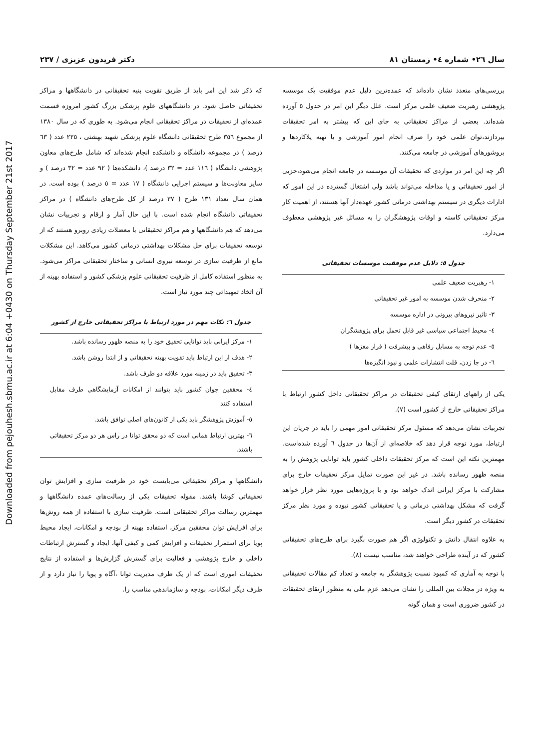Downloaded from pejouhesh.sbmu.ac.ir at 6:04 +0430 on Thursday September 21st 2017
سال ٢٦• شماره ٤• زمستان ٨١ دکتر فریدون عزیزی / ٢٣٧
بررسی‌های متعدد نشان داده‌اند که عمده‌ترین دلیل عدم موفقیت یک موسسه پژوهشی رهبریت ضعیف علمی مرکز است. علل دیگر این امر در جدول ٥ آورده شده‌اند. بعضی از مراکز تحقیقاتی به جای این که بیشتر به امر تحقیقات بپردازند،توان علمی خود را صرف انجام امور آموزشی و یا تهیه پلاکاردها و بروشورهای آموزشی در جامعه می‌کنند.
اگر چه این امر در مواردی که تحقیقات آن موسسه در جامعه انجام می‌شود،جزیی از امور تحقیقاتی و یا مداخله می‌تواند باشد ولی اشتغال گسترده در این امور که ادارات دیگری در سیستم بهداشتی درمانی کشور عهده‌دار آنها هستند، از اهمیت کار مرکز تحقیقاتی کاسته و اوقات پژوهشگران را به مسائل غیر پژوهشی معطوف می‌دارد.
جدول ٥: دلایل عدم موفقیت موسسات تحقیقاتی
| ١- رهبریت ضعیف علمی |
| ٢- منحرف شدن موسسه به امور غیر تحقیقاتی |
| ٣- تاثیر نیروهای بیرونی در اداره موسسه |
| ٤- محیط اجتماعی سیاسی غیر قابل تحمل برای پژوهشگران |
| ٥- عدم توجه به مسایل رفاهی و پیشرفت ( فرار مغزها ) |
| ٦- در جا زدن، قلت انتشارات علمی و نبود انگیزه‌ها |
یکی از راههای ارتقای کیفی تحقیقات در مراکز تحقیقاتی داخل کشور ارتباط با مراکز تحقیقاتی خارج از کشور است (٧).
تجربیات نشان می‌دهد که مسئول مرکز تحقیقاتی امور مهمی را باید در جریان این ارتباط، مورد توجه قرار دهد که خلاصه‌ای از آن‌ها در جدول ٦ آورده شده‌است. مهمترین نکته این است که مرکز تحقیقات داخلی کشور باید توانایی پژوهش را به منصه ظهور رسانده باشد. در غیر این صورت تمایل مرکز تحقیقات خارج برای مشارکت با مرکز ایرانی اندک خواهد بود و یا پروژه‌هایی مورد نظر قرار خواهد گرفت که مشکل بهداشتی درمانی و یا تحقیقاتی کشور نبوده و مورد نظر مرکز تحقیقات در کشور دیگر است.
به علاوه انتقال دانش و تکنولوژی اگر هم صورت بگیرد برای طرح‌های تحقیقاتی کشور که در آینده طراحی خواهند شد، مناسب نیست (٨).
با توجه به آماری که کمبود نسبت پژوهشگر به جامعه و تعداد کم مقالات تحقیقاتی به ویژه در مجلات بین المللی را نشان می‌دهد عزم ملی به منظور ارتقای تحقیقات در کشور ضروری است و همان گونه
که ذکر شد این امر باید از طریق تقویت بنیه تحقیقاتی در دانشگاهها و مراکز تحقیقاتی حاصل شود. در دانشگاههای علوم پزشکی بزرگ کشور امروزه قسمت عمده‌ای از تحقیقات در مراکز تحقیقاتی انجام می‌شود. به طوری که در سال ١٣٨٠ از مجموع ٣٥٦ طرح تحقیقاتی دانشگاه علوم پزشکی شهید بهشتی ، ٢٢٥ عدد ( ٦٣ درصد ) در مجموعه دانشگاه و دانشکده انجام شده‌اند که شامل طرح‌های معاون پژوهشی دانشگاه ( ١١٦ عدد = ٣٢ درصد )، دانشکده‌ها ( ٩٢ عدد = ٣٢ درصد ) و سایر معاونت‌ها و سیستم اجرایی دانشگاه ( ١٧ عدد = ٥ درصد ) بوده است. در همان سال تعداد ١٣١ طرح ( ٣٧ درصد از کل طرح‌های دانشگاه ) در مراکز تحقیقاتی دانشگاه انجام شده است. با این حال آمار و ارقام و تجربیات نشان می‌دهد که هم دانشگاهها و هم مراکز تحقیقاتی با معضلات زیادی روبرو هستند که از توسعه تحقیقات برای حل مشکلات بهداشتی درمانی کشور می‌کاهد. این مشکلات مانع از ظرفیت سازی در توسعه نیروی انسانی و ساختار تحقیقاتی مراکز می‌شود. به منظور استفاده کامل از ظرفیت تحقیقاتی علوم پزشکی کشور و استفاده بهینه از آن اتخاذ تمهیداتی چند مورد نیاز است.
جدول ٦: نکات مهم در مورد ارتباط با مراکز تحقیقاتی خارج از کشور
| ١- مرکز ایرانی باید توانایی تحقیق خود را به منصه ظهور رسانده باشد. |
| ٢- هدف از این ارتباط باید تقویت بهینه تحقیقاتی و از ابتدا روشن باشد. |
| ٣- تحقیق باید در زمینه مورد علاقه دو طرف باشد. |
| ٤- محققین جوان کشور باید بتوانند از امکانات آزمایشگاهی طرف مقابل استفاده کنند |
| ٥- آموزش پژوهشگر باید یکی از کانون‌های اصلی توافق باشد. |
| ٦- بهترین ارتباط همانی است که دو محقق توانا در راس هر دو مرکز تحقیقاتی باشند. |
دانشگاهها و مراکز تحقیقاتی می‌بایست خود در ظرفیت سازی و افزایش توان تحقیقاتی کوشا باشند. مقوله تحقیقات یکی از رسالت‌های عمده دانشگاهها و مهمترین رسالت مراکز تحقیقاتی است. ظرفیت سازی با استفاده از همه روش‌ها برای افزایش توان محققین مرکز، استفاده بهینه از بودجه و امکانات، ایجاد محیط پویا برای استمرار تحقیقات و افزایش کمی و کیفی آنها، ایجاد و گسترش ارتباطات داخلی و خارج پژوهشی و فعالیت برای گسترش گزارش‌ها و استفاده از نتایج تحقیقات اموری است که از یک طرف مدیریت توانا ،آگاه و پویا را نیاز دارد و از طرف دیگر امکانات، بودجه و سازماندهی مناسب را.